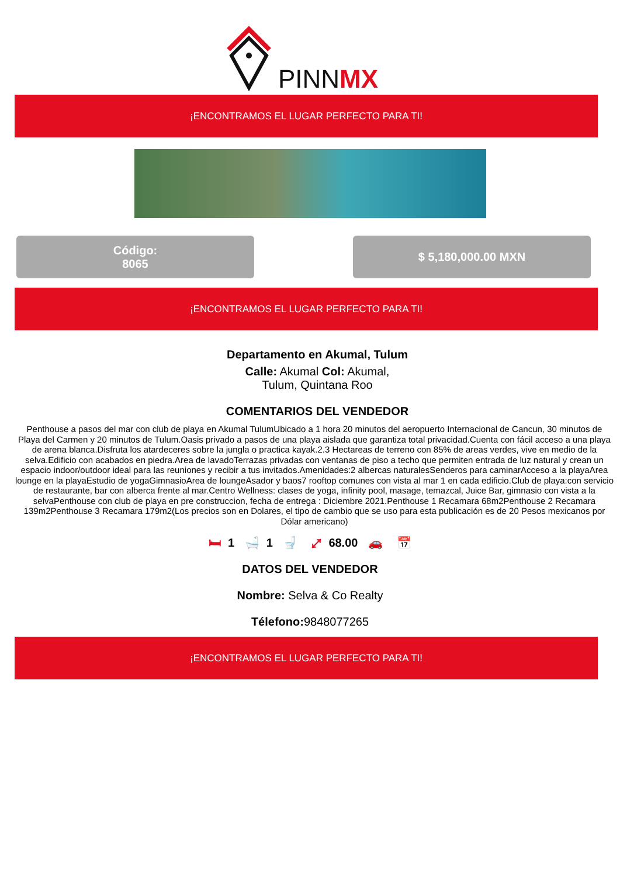PINN
MX
¡ENCONTRAMOS EL LUGAR PERFECTO PARA TI!
Código:
8065
$ 5,180,000.00 MXN
¡ENCONTRAMOS EL LUGAR PERFECTO PARA TI!
Departamento en Akumal, Tulum
Calle: Akumal Col: Akumal,
Tulum, Quintana Roo
COMENTARIOS DEL VENDEDOR
Penthouse a pasos del mar con club de playa en Akumal TulumUbicado a 1 hora 20 minutos del aeropuerto Internacional de Cancun, 30 minutos de Playa del Carmen y 20 minutos de Tulum.Oasis privado a pasos de una playa aislada que garantiza total privacidad.Cuenta con fácil acceso a una playa de arena blanca.Disfruta los atardeceres sobre la jungla o practica kayak.2.3 Hectareas de terreno con 85% de areas verdes, vive en medio de la selva.Edificio con acabados en piedra.Area de lavadoTerrazas privadas con ventanas de piso a techo que permiten entrada de luz natural y crean un espacio indoor/outdoor ideal para las reuniones y recibir a tus invitados.Amenidades:2 albercas naturalesSenderos para caminarAcceso a la playaArea lounge en la playaEstudio de yogaGimnasioArea de loungeAsador y baos7 rooftop comunes con vista al mar 1 en cada edificio.Club de playa:con servicio de restaurante, bar con alberca frente al mar.Centro Wellness: clases de yoga, infinity pool, masage, temazcal, Juice Bar, gimnasio con vista a la selvaPenthouse con club de playa en pre construccion, fecha de entrega : Diciembre 2021.Penthouse 1 Recamara 68m2Penthouse 2 Recamara 139m2Penthouse 3 Recamara 179m2(Los precios son en Dolares, el tipo de cambio que se uso para esta publicación es de 20 Pesos mexicanos por Dólar americano)
🛏 1 🛁 1 🚽 ⤢ 68.00 🚗 📅
DATOS DEL VENDEDOR
Nombre: Selva & Co Realty
Télefono: 9848077265
¡ENCONTRAMOS EL LUGAR PERFECTO PARA TI!